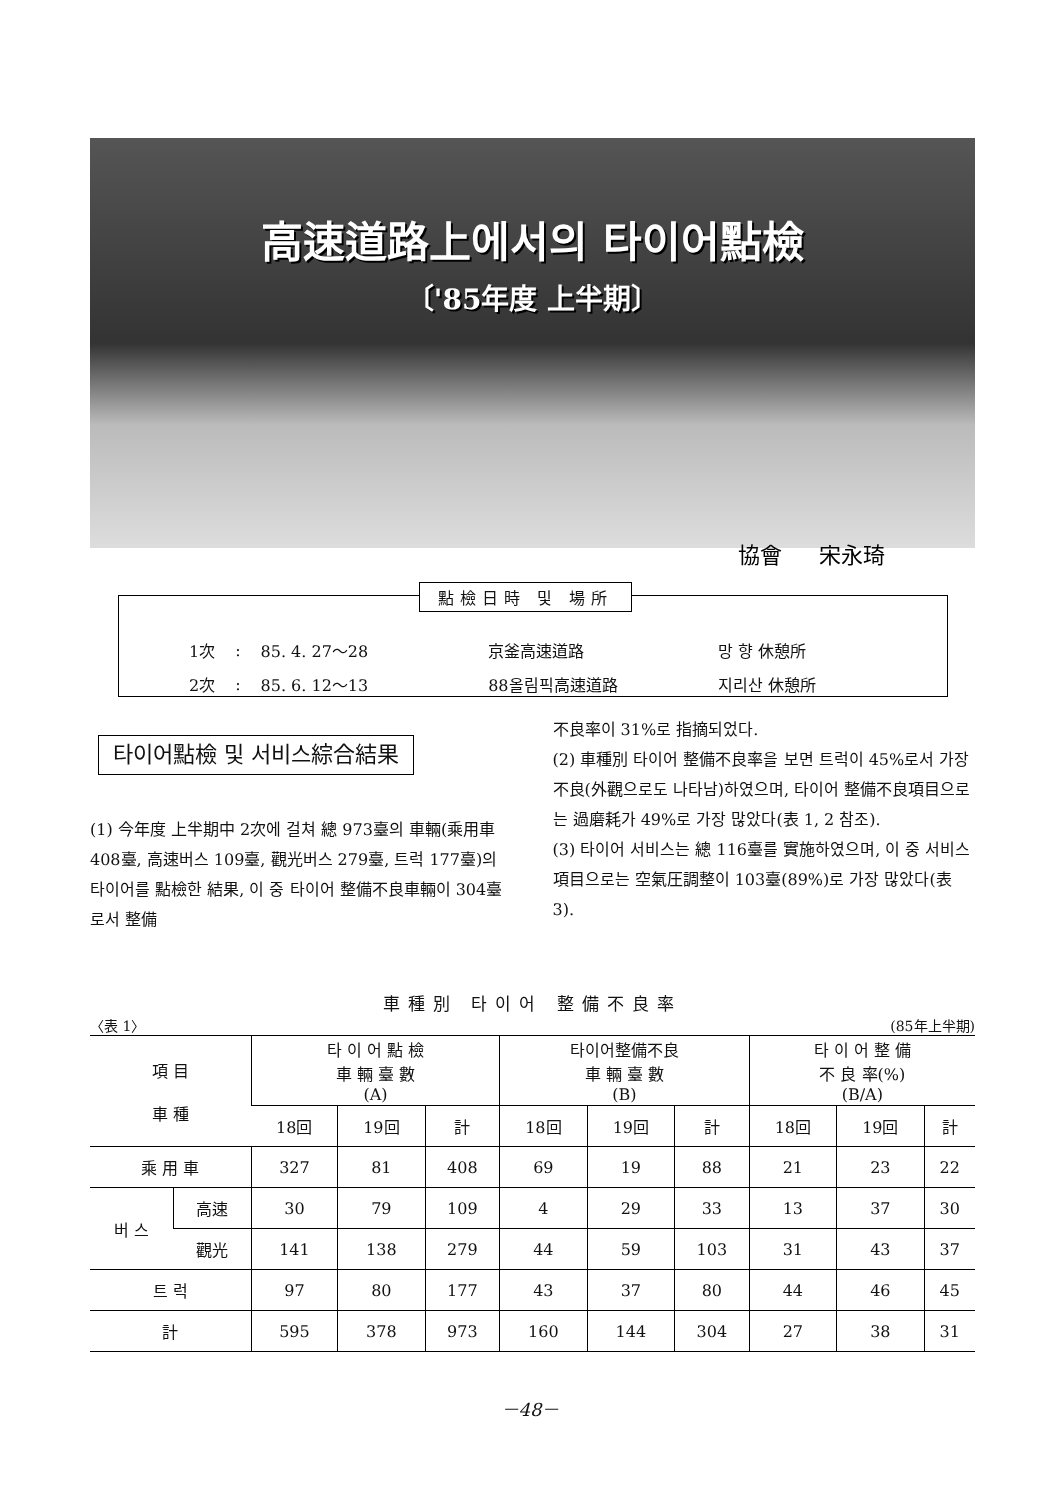高速道路上에서의 타이어點檢
〔'85年度 上半期〕
協會 宋永琦
點檢日時 및 場所
| 1次 | : | 85. 4. 27～28 | 京釜高速道路 | 망 향 休憩所 |
| 2次 | : | 85. 6. 12～13 | 88올림픽高速道路 | 지리산 休憩所 |
타이어點檢 및 서비스綜合結果
(1) 今年度 上半期中 2次에 걸쳐 總 973臺의 車輛(乘用車 408臺, 高速버스 109臺, 觀光버스 279臺, 트럭 177臺)의 타이어를 點檢한 結果, 이 중 타이어 整備不良車輛이 304臺로서 整備
不良率이 31%로 指摘되었다.
(2) 車種別 타이어 整備不良率을 보면 트럭이 45%로서 가장 不良(外觀으로도 나타남)하였으며, 타이어 整備不良項目으로는 過磨耗가 49%로 가장 많았다(表 1, 2 참조).
(3) 타이어 서비스는 總 116臺를 實施하였으며, 이 중 서비스 項目으로는 空氣圧調整이 103臺(89%)로 가장 많았다(表 3).
車種別 타이어 整備不良率
〈表 1〉 (85年上半期)
| 項 目 車 種 | | 타 이 어 點 檢 車 輛 臺 數 (A) | | | 타이어整備不良 車 輛 臺 數 (B) | | | 타 이 어 整 備 不 良 率(%) (B/A) | | |
| --- | --- | --- | --- | --- | --- | --- | --- | --- | --- | --- |
| | | 18回 | 19回 | 計 | 18回 | 19回 | 計 | 18回 | 19回 | 計 |
| 乘 用 車 | | 327 | 81 | 408 | 69 | 19 | 88 | 21 | 23 | 22 |
| 버 스 | 高速 | 30 | 79 | 109 | 4 | 29 | 33 | 13 | 37 | 30 |
| | 觀光 | 141 | 138 | 279 | 44 | 59 | 103 | 31 | 43 | 37 |
| 트 럭 | | 97 | 80 | 177 | 43 | 37 | 80 | 44 | 46 | 45 |
| 計 | | 595 | 378 | 973 | 160 | 144 | 304 | 27 | 38 | 31 |
－48－